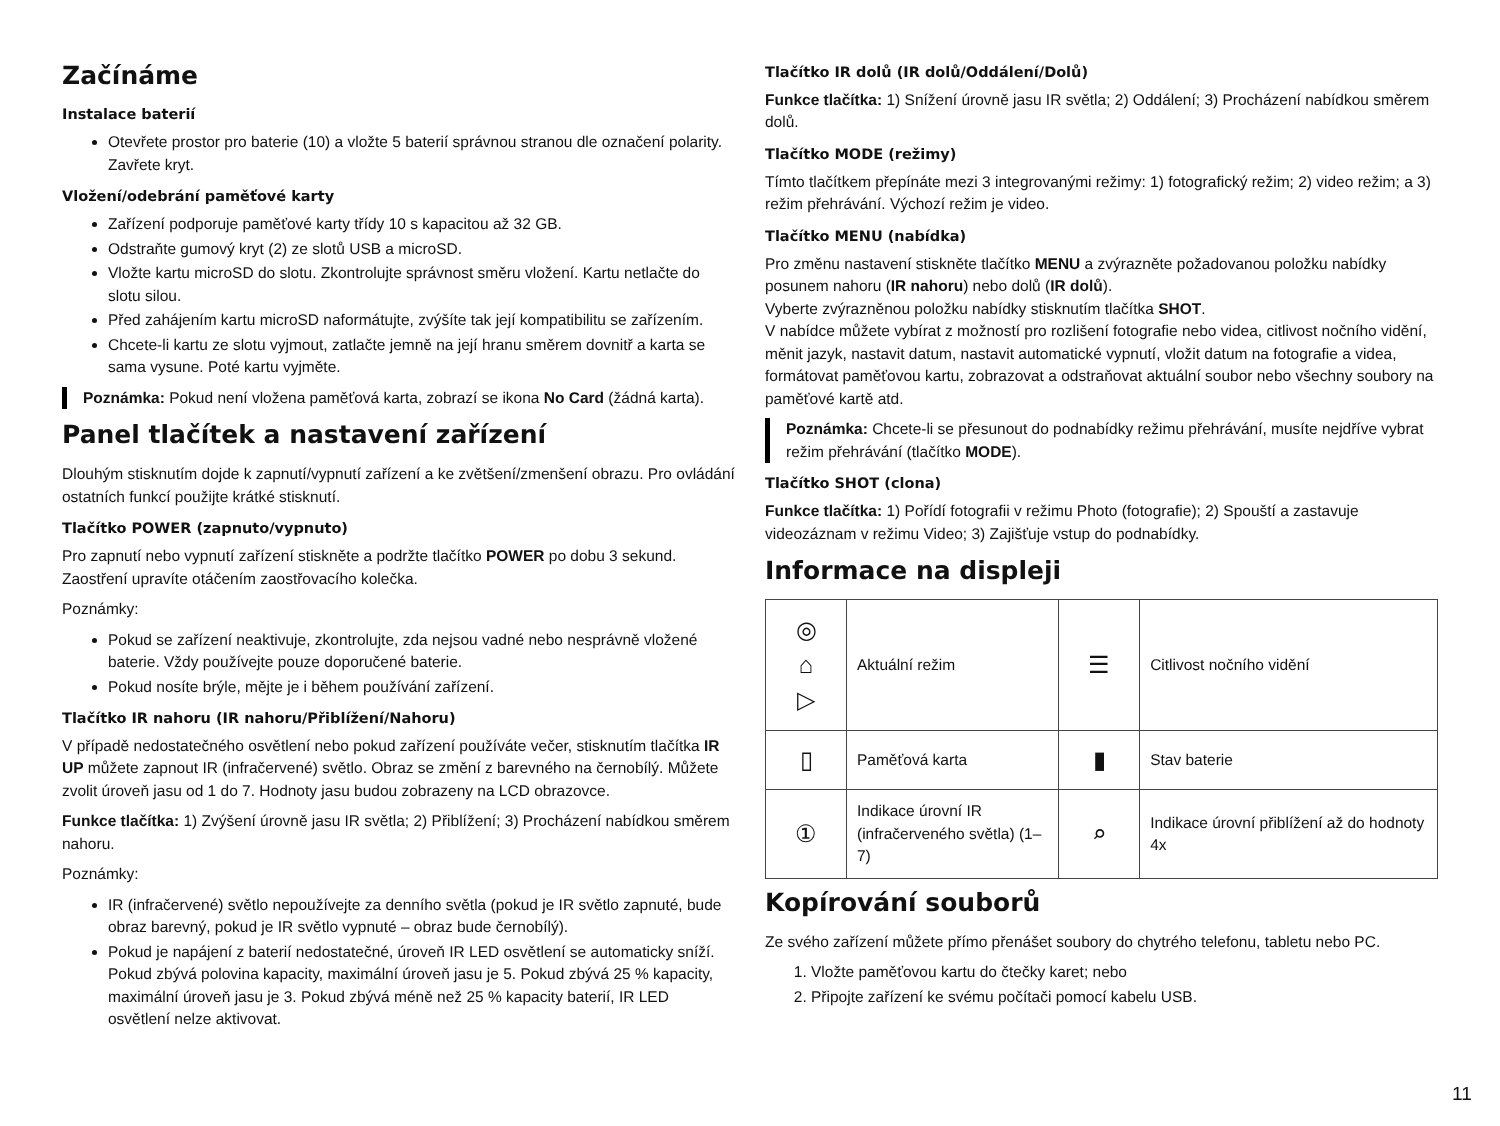Začínáme
Instalace baterií
Otevřete prostor pro baterie (10) a vložte 5 baterií správnou stranou dle označení polarity. Zavřete kryt.
Vložení/odebrání paměťové karty
Zařízení podporuje paměťové karty třídy 10 s kapacitou až 32 GB.
Odstraňte gumový kryt (2) ze slotů USB a microSD.
Vložte kartu microSD do slotu. Zkontrolujte správnost směru vložení. Kartu netlačte do slotu silou.
Před zahájením kartu microSD naformátujte, zvýšíte tak její kompatibilitu se zařízením.
Chcete-li kartu ze slotu vyjmout, zatlačte jemně na její hranu směrem dovnitř a karta se sama vysune. Poté kartu vyjměte.
Poznámka: Pokud není vložena paměťová karta, zobrazí se ikona No Card (žádná karta).
Panel tlačítek a nastavení zařízení
Dlouhým stisknutím dojde k zapnutí/vypnutí zařízení a ke zvětšení/zmenšení obrazu. Pro ovládání ostatních funkcí použijte krátké stisknutí.
Tlačítko POWER (zapnuto/vypnuto)
Pro zapnutí nebo vypnutí zařízení stiskněte a podržte tlačítko POWER po dobu 3 sekund. Zaostření upravíte otáčením zaostřovacího kolečka.
Poznámky:
Pokud se zařízení neaktivuje, zkontrolujte, zda nejsou vadné nebo nesprávně vložené baterie. Vždy používejte pouze doporučené baterie.
Pokud nosíte brýle, mějte je i během používání zařízení.
Tlačítko IR nahoru (IR nahoru/Přiblížení/Nahoru)
V případě nedostatečného osvětlení nebo pokud zařízení používáte večer, stisknutím tlačítka IR UP můžete zapnout IR (infračervené) světlo. Obraz se změní z barevného na černobílý. Můžete zvolit úroveň jasu od 1 do 7. Hodnoty jasu budou zobrazeny na LCD obrazovce.
Funkce tlačítka: 1) Zvýšení úrovně jasu IR světla; 2) Přiblížení; 3) Procházení nabídkou směrem nahoru.
Poznámky:
IR (infračervené) světlo nepoužívejte za denního světla (pokud je IR světlo zapnuté, bude obraz barevný, pokud je IR světlo vypnuté – obraz bude černobílý).
Pokud je napájení z baterií nedostatečné, úroveň IR LED osvětlení se automaticky sníží. Pokud zbývá polovina kapacity, maximální úroveň jasu je 5. Pokud zbývá 25 % kapacity, maximální úroveň jasu je 3. Pokud zbývá méně než 25 % kapacity baterií, IR LED osvětlení nelze aktivovat.
Tlačítko IR dolů (IR dolů/Oddálení/Dolů)
Funkce tlačítka: 1) Snížení úrovně jasu IR světla; 2) Oddálení; 3) Procházení nabídkou směrem dolů.
Tlačítko MODE (režimy)
Tímto tlačítkem přepínáte mezi 3 integrovanými režimy: 1) fotografický režim; 2) video režim; a 3) režim přehrávání. Výchozí režim je video.
Tlačítko MENU (nabídka)
Pro změnu nastavení stiskněte tlačítko MENU a zvýrazněte požadovanou položku nabídky posunem nahoru (IR nahoru) nebo dolů (IR dolů).
Vyberte zvýrazněnou položku nabídky stisknutím tlačítka SHOT.
V nabídce můžete vybírat z možností pro rozlišení fotografie nebo videa, citlivost nočního vidění, měnit jazyk, nastavit datum, nastavit automatické vypnutí, vložit datum na fotografie a videa, formátovat paměťovou kartu, zobrazovat a odstraňovat aktuální soubor nebo všechny soubory na paměťové kartě atd.
Poznámka: Chcete-li se přesunout do podnabídky režimu přehrávání, musíte nejdříve vybrat režim přehrávání (tlačítko MODE).
Tlačítko SHOT (clona)
Funkce tlačítka: 1) Pořídí fotografii v režimu Photo (fotografie); 2) Spouští a zastavuje videozáznam v režimu Video; 3) Zajišťuje vstup do podnabídky.
Informace na displeji
| ◎ ⌂ ▷ | Aktuální režim | ☰ | Citlivost nočního vidění |
| ▯ | Paměťová karta | ▮ | Stav baterie |
| ① | Indikace úrovní IR (infračerveného světla) (1–7) | ⌕ | Indikace úrovní přiblížení až do hodnoty 4x |
Kopírování souborů
Ze svého zařízení můžete přímo přenášet soubory do chytrého telefonu, tabletu nebo PC.
1. Vložte paměťovou kartu do čtečky karet; nebo
2. Připojte zařízení ke svému počítači pomocí kabelu USB.
11